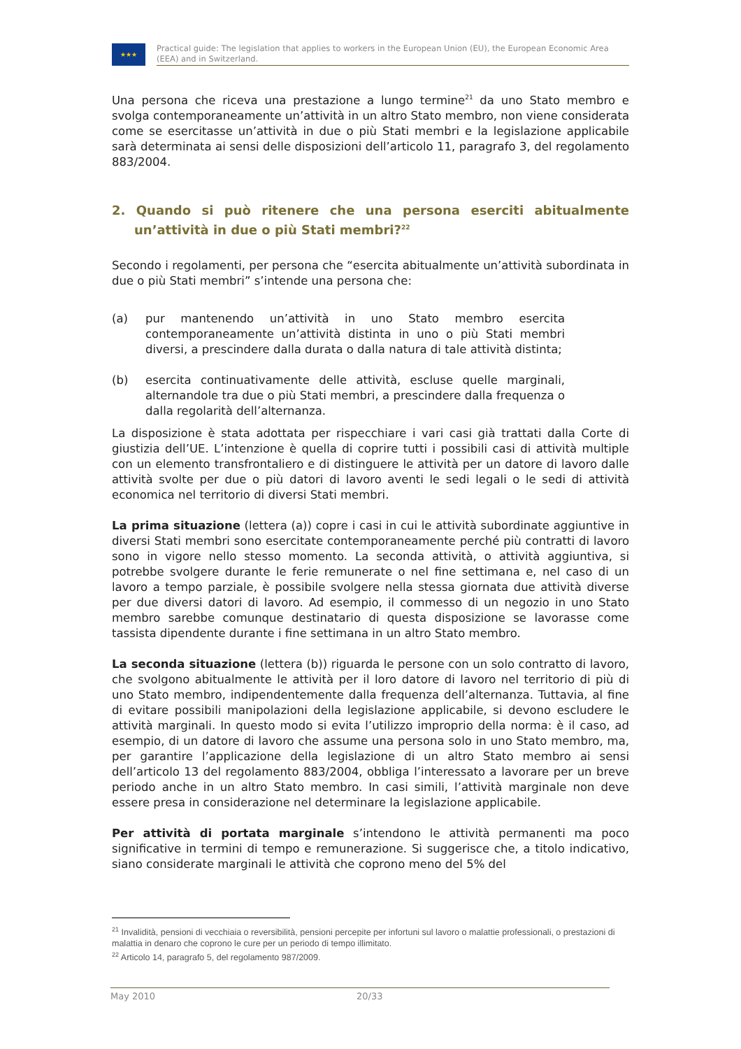★★★
Practical guide: The legislation that applies to workers in the European Union (EU), the European Economic Area (EEA) and in Switzerland.
Una persona che riceva una prestazione a lungo termine<sup>21</sup> da uno Stato membro e svolga contemporaneamente un’attività in un altro Stato membro, non viene considerata come se esercitasse un’attività in due o più Stati membri e la legislazione applicabile sarà determinata ai sensi delle disposizioni dell’articolo 11, paragrafo 3, del regolamento 883/2004.
2. Quando si può ritenere che una persona eserciti abitualmente un’attività in due o più Stati membri?<sup>22</sup>
Secondo i regolamenti, per persona che “esercita abitualmente un’attività subordinata in due o più Stati membri” s’intende una persona che:
(a) pur mantenendo un’attività in uno Stato membro esercita contemporaneamente un’attività distinta in uno o più Stati membri diversi, a prescindere dalla durata o dalla natura di tale attività distinta;
(b) esercita continuativamente delle attività, escluse quelle marginali, alternandole tra due o più Stati membri, a prescindere dalla frequenza o dalla regolarità dell’alternanza.
La disposizione è stata adottata per rispecchiare i vari casi già trattati dalla Corte di giustizia dell’UE. L’intenzione è quella di coprire tutti i possibili casi di attività multiple con un elemento transfrontaliero e di distinguere le attività per un datore di lavoro dalle attività svolte per due o più datori di lavoro aventi le sedi legali o le sedi di attività economica nel territorio di diversi Stati membri.
La prima situazione (lettera (a)) copre i casi in cui le attività subordinate aggiuntive in diversi Stati membri sono esercitate contemporaneamente perché più contratti di lavoro sono in vigore nello stesso momento. La seconda attività, o attività aggiuntiva, si potrebbe svolgere durante le ferie remunerate o nel fine settimana e, nel caso di un lavoro a tempo parziale, è possibile svolgere nella stessa giornata due attività diverse per due diversi datori di lavoro. Ad esempio, il commesso di un negozio in uno Stato membro sarebbe comunque destinatario di questa disposizione se lavorasse come tassista dipendente durante i fine settimana in un altro Stato membro.
La seconda situazione (lettera (b)) riguarda le persone con un solo contratto di lavoro, che svolgono abitualmente le attività per il loro datore di lavoro nel territorio di più di uno Stato membro, indipendentemente dalla frequenza dell’alternanza. Tuttavia, al fine di evitare possibili manipolazioni della legislazione applicabile, si devono escludere le attività marginali. In questo modo si evita l’utilizzo improprio della norma: è il caso, ad esempio, di un datore di lavoro che assume una persona solo in uno Stato membro, ma, per garantire l’applicazione della legislazione di un altro Stato membro ai sensi dell’articolo 13 del regolamento 883/2004, obbliga l’interessato a lavorare per un breve periodo anche in un altro Stato membro. In casi simili, l’attività marginale non deve essere presa in considerazione nel determinare la legislazione applicabile.
Per attività di portata marginale s’intendono le attività permanenti ma poco significative in termini di tempo e remunerazione. Si suggerisce che, a titolo indicativo, siano considerate marginali le attività che coprono meno del 5% del
<sup>21</sup> Invalidità, pensioni di vecchiaia o reversibilità, pensioni percepite per infortuni sul lavoro o malattie professionali, o prestazioni di malattia in denaro che coprono le cure per un periodo di tempo illimitato.
<sup>22</sup> Articolo 14, paragrafo 5, del regolamento 987/2009.
May 2010 20/33